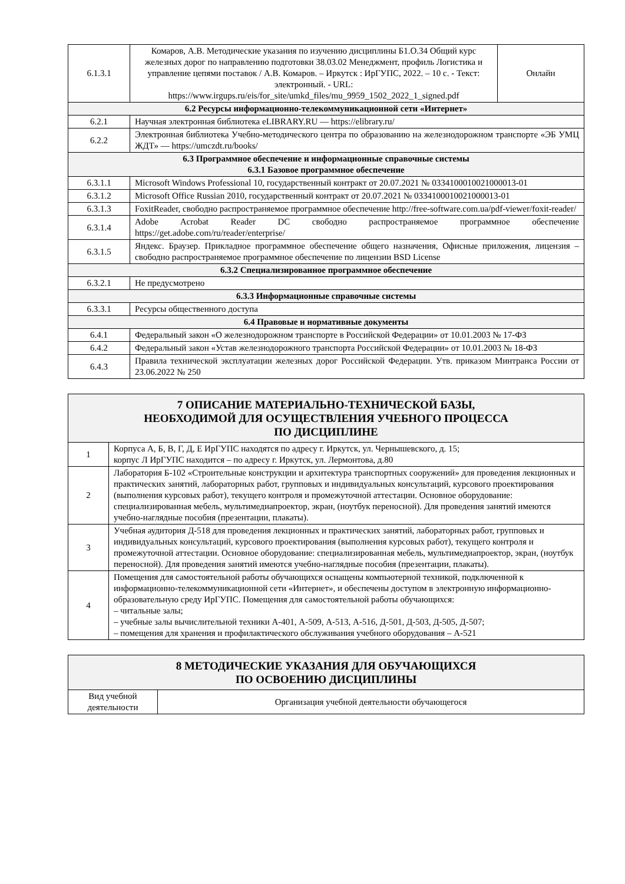| 6.1.3.1 | Комаров, А.В. Методические указания по изучению дисциплины Б1.О.34 Общий курс железных дорог по направлению подготовки 38.03.02 Менеджмент, профиль Логистика и управление цепями поставок / А.В. Комаров. – Иркутск : ИрГУПС, 2022. – 10 с. - Текст: электронный. - URL: https://www.irgups.ru/eis/for_site/umkd_files/mu_9959_1502_2022_1_signed.pdf | Онлайн |
| 6.2 Ресурсы информационно-телекоммуникационной сети «Интернет» | | |
| 6.2.1 | Научная электронная библиотека eLIBRARY.RU — https://elibrary.ru/ | |
| 6.2.2 | Электронная библиотека Учебно-методического центра по образованию на железнодорожном транспорте «ЭБ УМЦ ЖДТ» — https://umczdt.ru/books/ | |
| 6.3 Программное обеспечение и информационные справочные системы 6.3.1 Базовое программное обеспечение | | |
| 6.3.1.1 | Microsoft Windows Professional 10, государственный контракт от 20.07.2021 № 0334100010021000013-01 | |
| 6.3.1.2 | Microsoft Office Russian 2010, государственный контракт от 20.07.2021 № 0334100010021000013-01 | |
| 6.3.1.3 | FoxitReader, свободно распространяемое программное обеспечение http://free-software.com.ua/pdf-viewer/foxit-reader/ | |
| 6.3.1.4 | Adobe Acrobat Reader DC свободно распространяемое программное обеспечение https://get.adobe.com/ru/reader/enterprise/ | |
| 6.3.1.5 | Яндекс. Браузер. Прикладное программное обеспечение общего назначения, Офисные приложения, лицензия – свободно распространяемое программное обеспечение по лицензии BSD License | |
| 6.3.2 Специализированное программное обеспечение | | |
| 6.3.2.1 | Не предусмотрено | |
| 6.3.3 Информационные справочные системы | | |
| 6.3.3.1 | Ресурсы общественного доступа | |
| 6.4 Правовые и нормативные документы | | |
| 6.4.1 | Федеральный закон «О железнодорожном транспорте в Российской Федерации» от 10.01.2003 № 17-ФЗ | |
| 6.4.2 | Федеральный закон «Устав железнодорожного транспорта Российской Федерации» от 10.01.2003 № 18-ФЗ | |
| 6.4.3 | Правила технической эксплуатации железных дорог Российской Федерации. Утв. приказом Минтранса России от 23.06.2022 № 250 | |
| 7 ОПИСАНИЕ МАТЕРИАЛЬНО-ТЕХНИЧЕСКОЙ БАЗЫ, НЕОБХОДИМОЙ ДЛЯ ОСУЩЕСТВЛЕНИЯ УЧЕБНОГО ПРОЦЕССА ПО ДИСЦИПЛИНЕ | |
| 1 | Корпуса А, Б, В, Г, Д, Е ИрГУПС находятся по адресу г. Иркутск, ул. Чернышевского, д. 15; корпус Л ИрГУПС находится – по адресу г. Иркутск, ул. Лермонтова, д.80 |
| 2 | Лаборатория Б-102 «Строительные конструкции и архитектура транспортных сооружений» для проведения лекционных и практических занятий, лабораторных работ, групповых и индивидуальных консультаций, курсового проектирования (выполнения курсовых работ), текущего контроля и промежуточной аттестации. Основное оборудование: специализированная мебель, мультимедиапроектор, экран, (ноутбук переносной). Для проведения занятий имеются учебно-наглядные пособия (презентации, плакаты). |
| 3 | Учебная аудитория Д-518 для проведения лекционных и практических занятий, лабораторных работ, групповых и индивидуальных консультаций, курсового проектирования (выполнения курсовых работ), текущего контроля и промежуточной аттестации. Основное оборудование: специализированная мебель, мультимедиапроектор, экран, (ноутбук переносной). Для проведения занятий имеются учебно-наглядные пособия (презентации, плакаты). |
| 4 | Помещения для самостоятельной работы обучающихся оснащены компьютерной техникой, подключенной к информационно-телекоммуникационной сети «Интернет», и обеспечены доступом в электронную информационно-образовательную среду ИрГУПС. Помещения для самостоятельной работы обучающихся: – читальные залы; – учебные залы вычислительной техники А-401, А-509, А-513, А-516, Д-501, Д-503, Д-505, Д-507; – помещения для хранения и профилактического обслуживания учебного оборудования – А-521 |
| 8 МЕТОДИЧЕСКИЕ УКАЗАНИЯ ДЛЯ ОБУЧАЮЩИХСЯ ПО ОСВОЕНИЮ ДИСЦИПЛИНЫ | |
| Вид учебной деятельности | Организация учебной деятельности обучающегося |